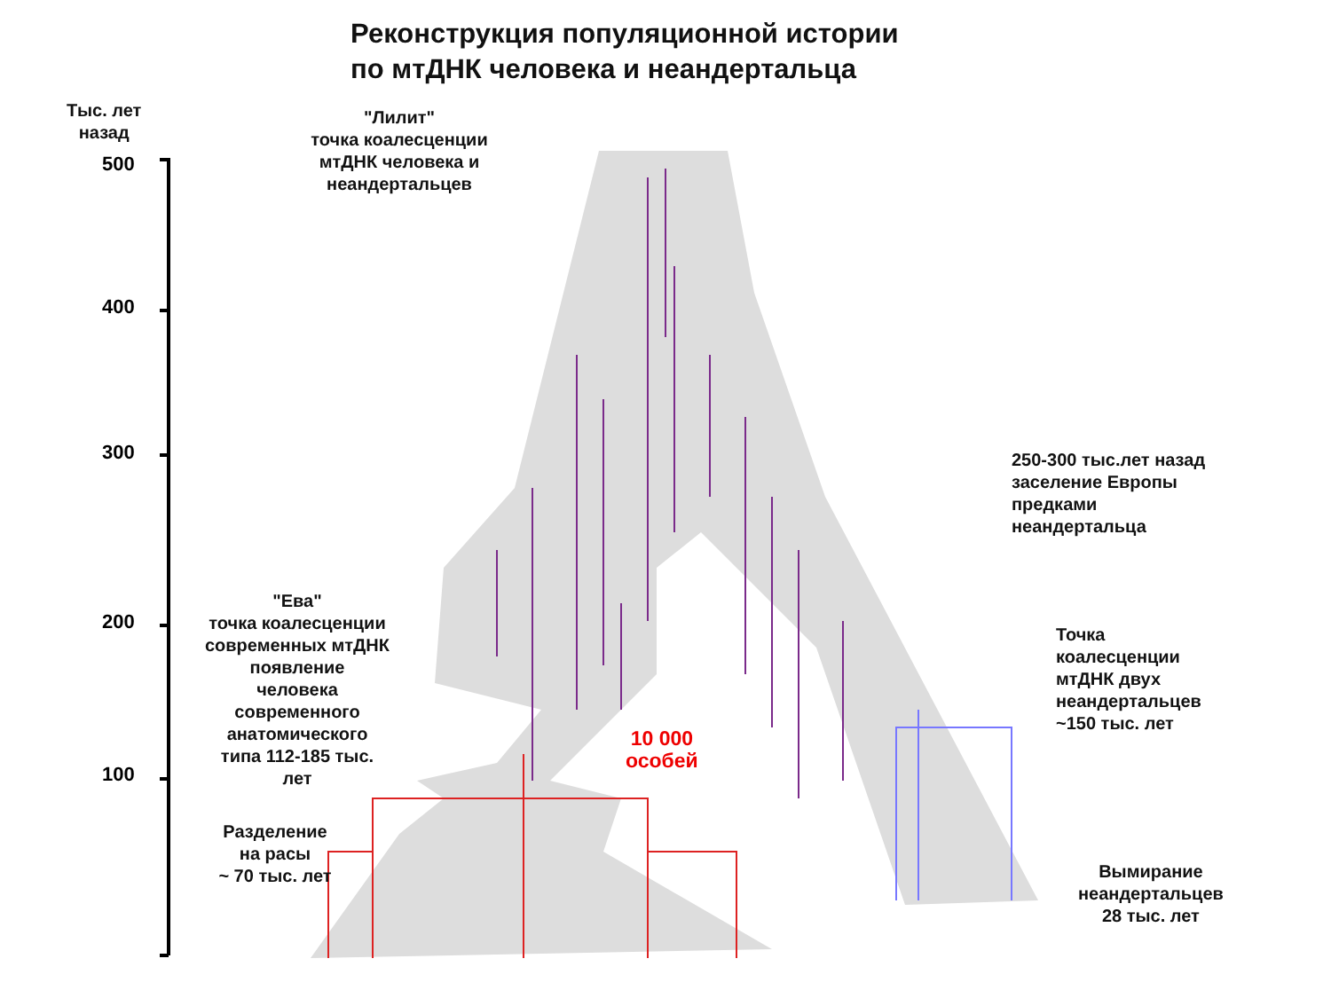Реконструкция популяционной истории
по мтДНК человека и неандертальца
Тыс. лет
назад
500
400
300
200
100
"Лилит"
точка коалесценции
мтДНК человека и
неандертальцев
250-300 тыс.лет назад
заселение Европы
предками
неандертальца
"Ева"
точка коалесценции
современных мтДНК
появление
человека
современного
анатомического
типа 112-185 тыс.
лет
10 000
особей
Точка
коалесценции
мтДНК двух
неандертальцев
~150 тыс. лет
Разделение
на расы
~ 70 тыс. лет
Вымирание
неандертальцев
28 тыс. лет